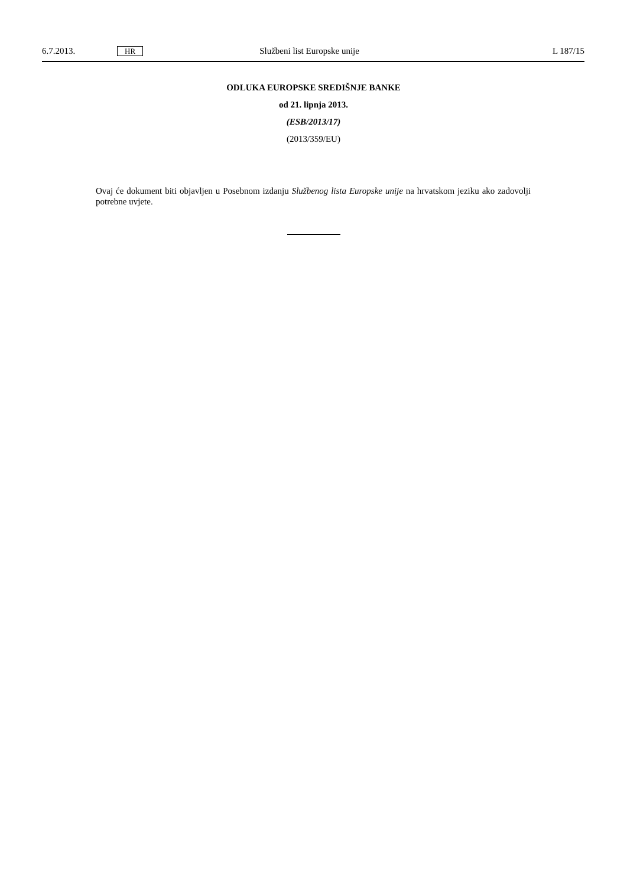6.7.2013. HR Službeni list Europske unije L 187/15
ODLUKA EUROPSKE SREDIŠNJE BANKE
od 21. lipnja 2013.
(ESB/2013/17)
(2013/359/EU)
Ovaj će dokument biti objavljen u Posebnom izdanju Službenog lista Europske unije na hrvatskom jeziku ako zadovolji potrebne uvjete.